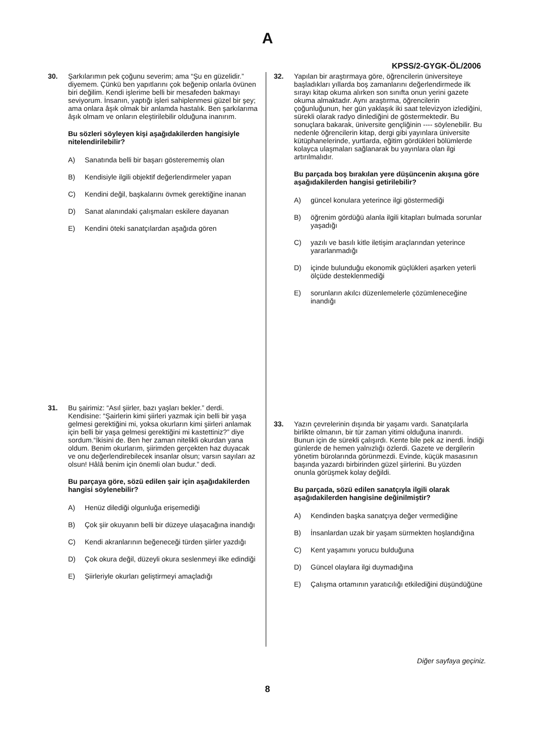A
KPSS/2-GYGK-ÖL/2006
30. Şarkılarımın pek çoğunu severim; ama “Şu en güzelidir.” diyemem. Çünkü ben yapıtlarını çok beğenip onlarla övünen biri değilim. Kendi işlerime belli bir mesafeden bakmayı seviyorum. İnsanın, yaptığı işleri sahiplenmesi güzel bir şey; ama onlara âşık olmak bir anlamda hastalık. Ben şarkılarıma âşık olmam ve onların eleştirilebilir olduğuna inanırım.
Bu sözleri söyleyen kişi aşağıdakilerden hangisiyle nitelendirilebilir?
A) Sanatında belli bir başarı gösterememiş olan
B) Kendisiyle ilgili objektif değerlendirmeler yapan
C) Kendini değil, başkalarını övmek gerektiğine inanan
D) Sanat alanındaki çalışmaları eskilere dayanan
E) Kendini öteki sanatçılardan aşağıda gören
31. Bu şairimiz: “Asıl şiirler, bazı yaşları bekler.” derdi. Kendisine: “Şairlerin kimi şiirleri yazmak için belli bir yaşa gelmesi gerektiğini mi, yoksa okurların kimi şiirleri anlamak için belli bir yaşa gelmesi gerektiğini mi kastettiniz?” diye sordum.“İkisini de. Ben her zaman nitelikli okurdan yana oldum. Benim okurlarım, şiirimden gerçekten haz duyacak ve onu değerlendirebilecek insanlar olsun; varsın sayıları az olsun! Hâlâ benim için önemli olan budur.” dedi.
Bu parçaya göre, sözü edilen şair için aşağıdakilerden hangisi söylenebilir?
A) Henüz dilediği olgunluğa erişemediği
B) Çok şiir okuyanın belli bir düzeye ulaşacağına inandığı
C) Kendi akranlarının beğeneceği türden şiirler yazdığı
D) Çok okura değil, düzeyli okura seslenmeyi ilke edindiği
E) Şiirleriyle okurları geliştirmeyi amaçladığı
32. Yapılan bir araştırmaya göre, öğrencilerin üniversiteye başladıkları yıllarda boş zamanlarını değerlendirmede ilk sırayı kitap okuma alırken son sınıfta onun yerini gazete okuma almaktadır. Aynı araştırma, öğrencilerin çoğunluğunun, her gün yaklaşık iki saat televizyon izlediğini, sürekli olarak radyo dinlediğini de göstermektedir. Bu sonuçlara bakarak, üniversite gençliğinin ---- söylenebilir. Bu nedenle öğrencilerin kitap, dergi gibi yayınlara üniversite kütüphanelerinde, yurtlarda, eğitim gördükleri bölümlerde kolayca ulaşmaları sağlanarak bu yayınlara olan ilgi artırılmalıdır.
Bu parçada boş bırakılan yere düşüncenin akışına göre aşağıdakilerden hangisi getirilebilir?
A) güncel konulara yeterince ilgi göstermediği
B) öğrenim gördüğü alanla ilgili kitapları bulmada sorunlar yaşadığı
C) yazılı ve basılı kitle iletişim araçlarından yeterince yararlanmadığı
D) içinde bulunduğu ekonomik güçlükleri aşarken yeterli ölçüde desteklenmediği
E) sorunların akılcı düzenlemelerle çözümleneceğine inandığı
33. Yazın çevrelerinin dışında bir yaşamı vardı. Sanatçılarla birlikte olmanın, bir tür zaman yitimi olduğuna inanırdı. Bunun için de sürekli çalışırdı. Kente bile pek az inerdi. İndiği günlerde de hemen yalnızlığı özlerdi. Gazete ve dergilerin yönetim bürolarında görünmezdi. Evinde, küçük masasının başında yazardı birbirinden güzel şiirlerini. Bu yüzden onunla görüşmek kolay değildi.
Bu parçada, sözü edilen sanatçıyla ilgili olarak aşağıdakilerden hangisine değinilmiştir?
A) Kendinden başka sanatçıya değer vermediğine
B) İnsanlardan uzak bir yaşam sürmekten hoşlandığına
C) Kent yaşamını yorucu bulduğuna
D) Güncel olaylara ilgi duymadığına
E) Çalışma ortamının yaratıcılığı etkilediğini düşündüğüne
Diğer sayfaya geçiniz.
8